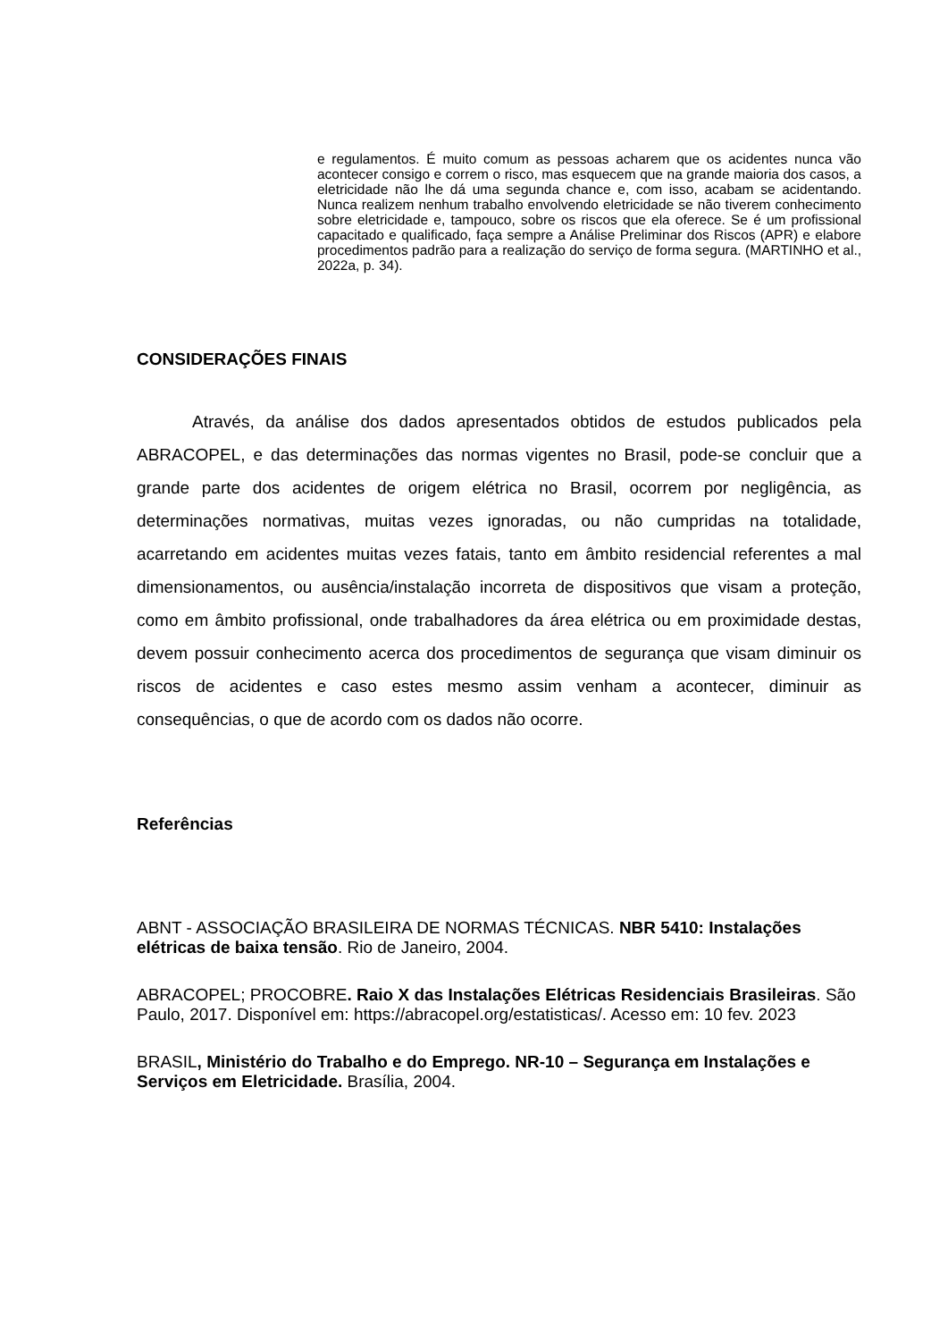e regulamentos. É muito comum as pessoas acharem que os acidentes nunca vão acontecer consigo e correm o risco, mas esquecem que na grande maioria dos casos, a eletricidade não lhe dá uma segunda chance e, com isso, acabam se acidentando. Nunca realizem nenhum trabalho envolvendo eletricidade se não tiverem conhecimento sobre eletricidade e, tampouco, sobre os riscos que ela oferece. Se é um profissional capacitado e qualificado, faça sempre a Análise Preliminar dos Riscos (APR) e elabore procedimentos padrão para a realização do serviço de forma segura. (MARTINHO et al., 2022a, p. 34).
CONSIDERAÇÕES FINAIS
Através, da análise dos dados apresentados obtidos de estudos publicados pela ABRACOPEL, e das determinações das normas vigentes no Brasil, pode-se concluir que a grande parte dos acidentes de origem elétrica no Brasil, ocorrem por negligência, as determinações normativas, muitas vezes ignoradas, ou não cumpridas na totalidade, acarretando em acidentes muitas vezes fatais, tanto em âmbito residencial referentes a mal dimensionamentos, ou ausência/instalação incorreta de dispositivos que visam a proteção, como em âmbito profissional, onde trabalhadores da área elétrica ou em proximidade destas, devem possuir conhecimento acerca dos procedimentos de segurança que visam diminuir os riscos de acidentes e caso estes mesmo assim venham a acontecer, diminuir as consequências, o que de acordo com os dados não ocorre.
Referências
ABNT - ASSOCIAÇÃO BRASILEIRA DE NORMAS TÉCNICAS. NBR 5410: Instalações elétricas de baixa tensão. Rio de Janeiro, 2004.
ABRACOPEL; PROCOBRE. Raio X das Instalações Elétricas Residenciais Brasileiras. São Paulo, 2017. Disponível em: https://abracopel.org/estatisticas/. Acesso em: 10 fev. 2023
BRASIL, Ministério do Trabalho e do Emprego. NR-10 – Segurança em Instalações e Serviços em Eletricidade. Brasília, 2004.